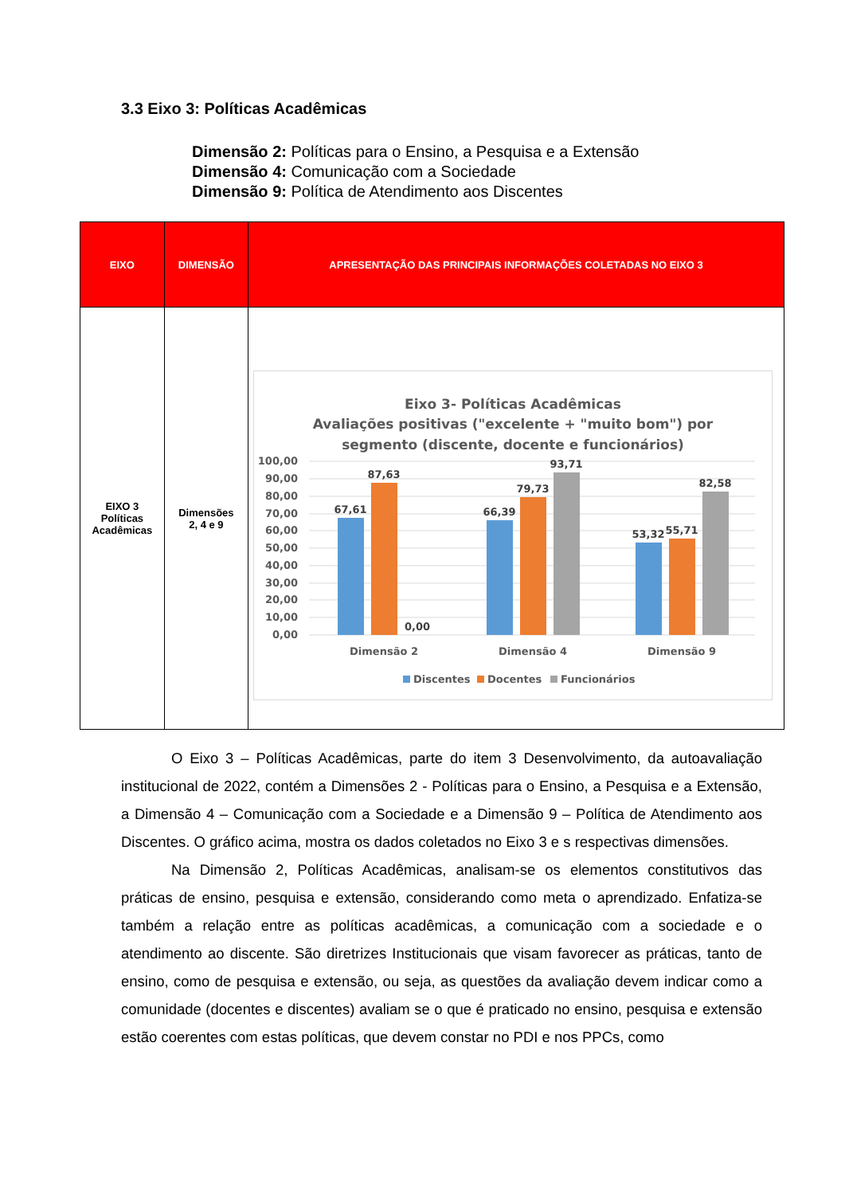3.3 Eixo 3: Políticas Acadêmicas
Dimensão 2: Políticas para o Ensino, a Pesquisa e a Extensão
Dimensão 4: Comunicação com a Sociedade
Dimensão 9: Política de Atendimento aos Discentes
| EIXO | DIMENSÃO | APRESENTAÇÃO DAS PRINCIPAIS INFORMAÇÕES COLETADAS NO EIXO 3 |
| --- | --- | --- |
| EIXO 3 Políticas Acadêmicas | Dimensões 2, 4 e 9 | Eixo 3- Políticas Acadêmicas Avaliações positivas ("excelente + "muito bom") por segmento (discente, docente e funcionários) 100,00 90,00 80,00 70,00 60,00 50,00 40,00 30,00 20,00 10,00 0,00 67,61 87,63 0,00 66,39 79,73 93,71 53,32 55,71 82,58 Dimensão 2 Dimensão 4 Dimensão 9 Discentes Docentes Funcionários |
O Eixo 3 – Políticas Acadêmicas, parte do item 3 Desenvolvimento, da autoavaliação institucional de 2022, contém a Dimensões 2 - Políticas para o Ensino, a Pesquisa e a Extensão, a Dimensão 4 – Comunicação com a Sociedade e a Dimensão 9 – Política de Atendimento aos Discentes. O gráfico acima, mostra os dados coletados no Eixo 3 e s respectivas dimensões.
Na Dimensão 2, Políticas Acadêmicas, analisam-se os elementos constitutivos das práticas de ensino, pesquisa e extensão, considerando como meta o aprendizado. Enfatiza-se também a relação entre as políticas acadêmicas, a comunicação com a sociedade e o atendimento ao discente. São diretrizes Institucionais que visam favorecer as práticas, tanto de ensino, como de pesquisa e extensão, ou seja, as questões da avaliação devem indicar como a comunidade (docentes e discentes) avaliam se o que é praticado no ensino, pesquisa e extensão estão coerentes com estas políticas, que devem constar no PDI e nos PPCs, como